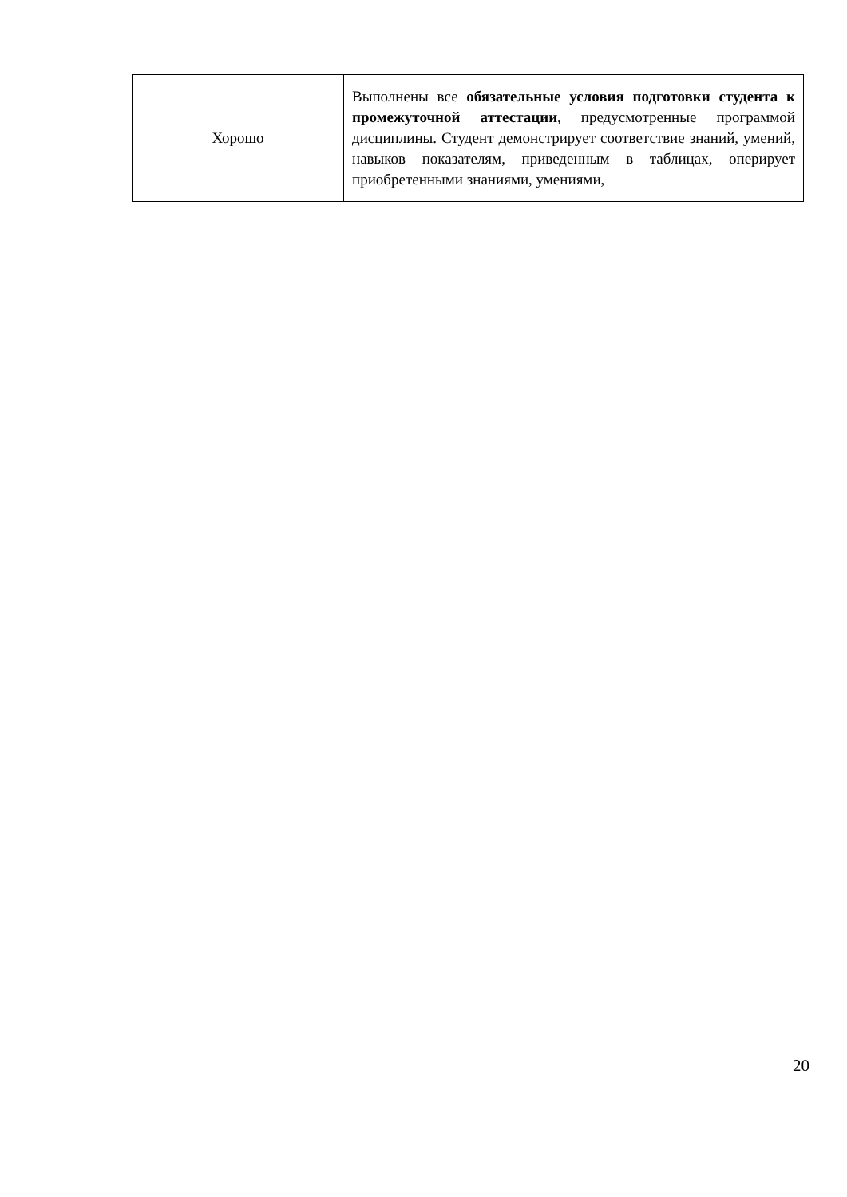| Хорошо | Выполнены все обязательные условия подготовки студента к промежуточной аттестации , предусмотренные программой дисциплины. Студент демонстрирует соответствие знаний, умений, навыков показателям, приведенным в таблицах, оперирует приобретенными знаниями, умениями, |
20